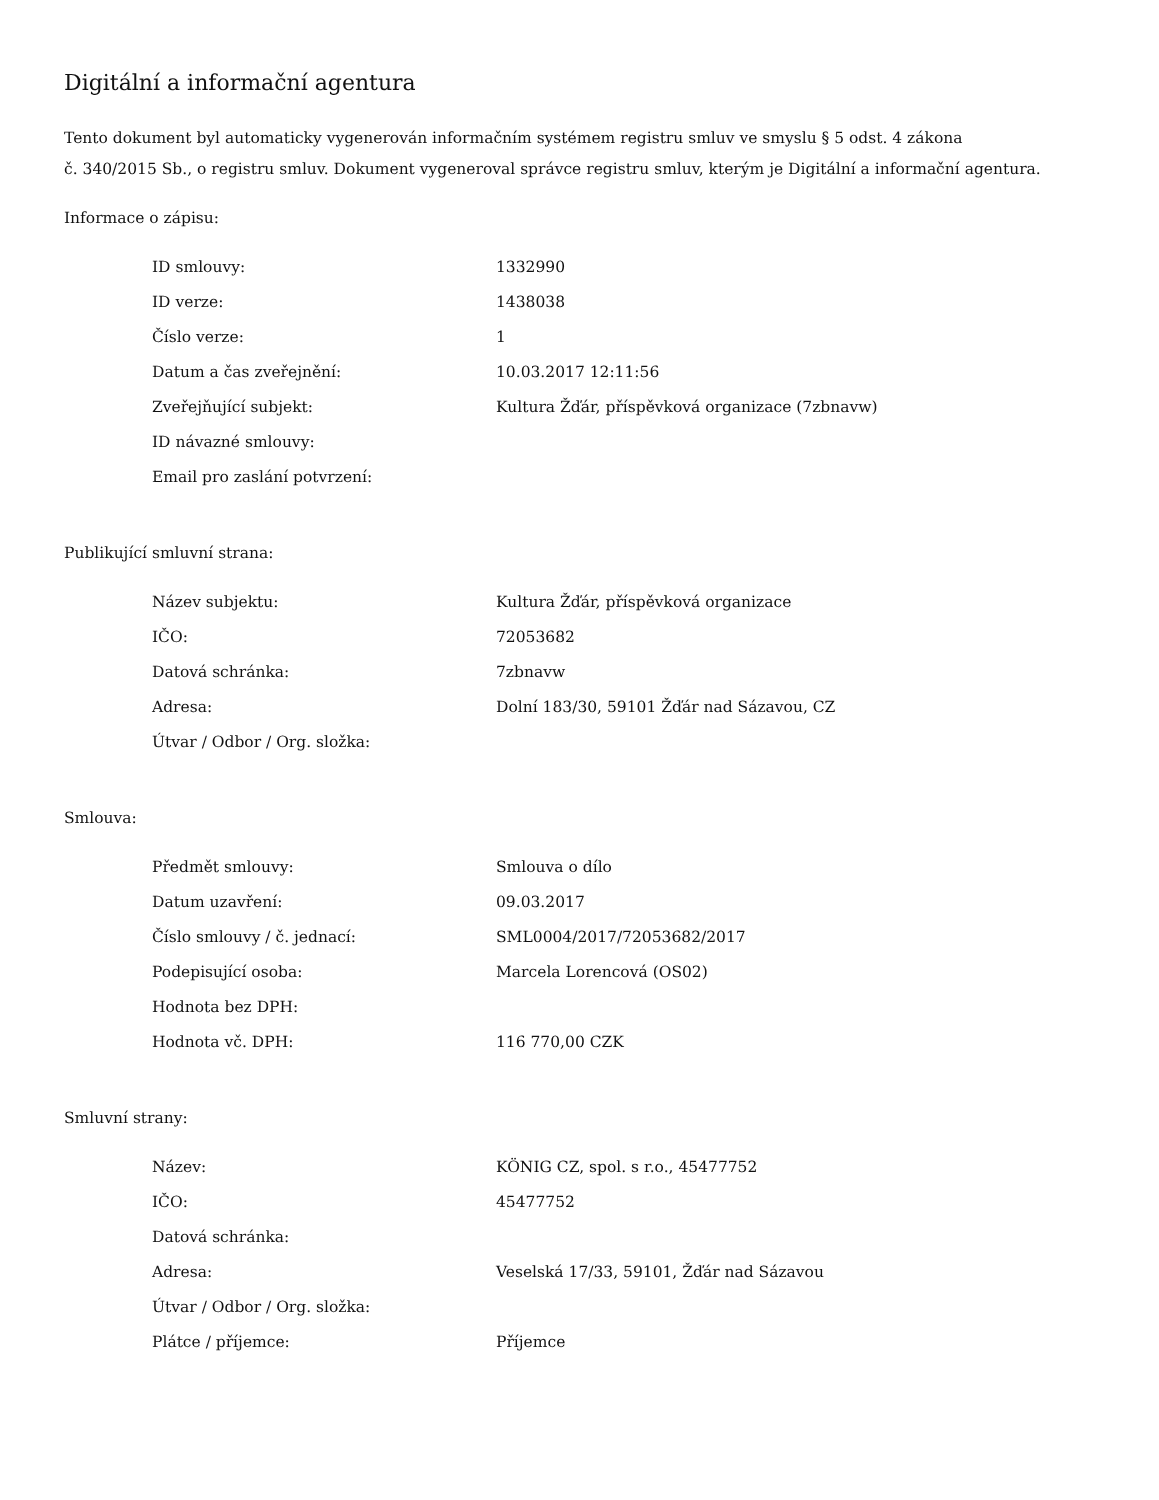Digitální a informační agentura
Tento dokument byl automaticky vygenerován informačním systémem registru smluv ve smyslu § 5 odst. 4 zákona
č. 340/2015 Sb., o registru smluv. Dokument vygeneroval správce registru smluv, kterým je Digitální a informační agentura.
Informace o zápisu:
| ID smlouvy: | 1332990 |
| ID verze: | 1438038 |
| Číslo verze: | 1 |
| Datum a čas zveřejnění: | 10.03.2017 12:11:56 |
| Zveřejňující subjekt: | Kultura Žďár, příspěvková organizace (7zbnavw) |
| ID návazné smlouvy: | |
| Email pro zaslání potvrzení: | |
Publikující smluvní strana:
| Název subjektu: | Kultura Žďár, příspěvková organizace |
| IČO: | 72053682 |
| Datová schránka: | 7zbnavw |
| Adresa: | Dolní 183/30, 59101 Žďár nad Sázavou, CZ |
| Útvar / Odbor / Org. složka: | |
Smlouva:
| Předmět smlouvy: | Smlouva o dílo |
| Datum uzavření: | 09.03.2017 |
| Číslo smlouvy / č. jednací: | SML0004/2017/72053682/2017 |
| Podepisující osoba: | Marcela Lorencová (OS02) |
| Hodnota bez DPH: | |
| Hodnota vč. DPH: | 116 770,00 CZK |
Smluvní strany:
| Název: | KÖNIG CZ, spol. s r.o., 45477752 |
| IČO: | 45477752 |
| Datová schránka: | |
| Adresa: | Veselská 17/33, 59101, Žďár nad Sázavou |
| Útvar / Odbor / Org. složka: | |
| Plátce / příjemce: | Příjemce |